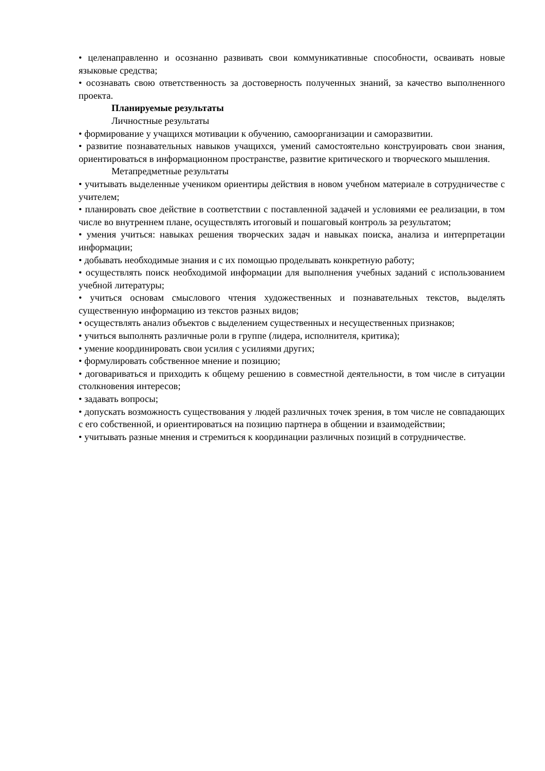• целенаправленно и осознанно развивать свои коммуникативные способности, осваивать новые языковые средства;
• осознавать свою ответственность за достоверность полученных знаний, за качество выполненного проекта.
Планируемые результаты
Личностные результаты
• формирование у учащихся мотивации к обучению, самоорганизации и саморазвитии.
• развитие познавательных навыков учащихся, умений самостоятельно конструировать свои знания, ориентироваться в информационном пространстве, развитие критического и творческого мышления.
Метапредметные результаты
• учитывать выделенные учеником ориентиры действия в новом учебном материале в сотрудничестве с учителем;
• планировать свое действие в соответствии с поставленной задачей и условиями ее реализации, в том числе во внутреннем плане, осуществлять итоговый и пошаговый контроль за результатом;
• умения учиться: навыках решения творческих задач и навыках поиска, анализа и интерпретации информации;
• добывать необходимые знания и с их помощью проделывать конкретную работу;
• осуществлять поиск необходимой информации для выполнения учебных заданий с использованием учебной литературы;
• учиться основам смыслового чтения художественных и познавательных текстов, выделять существенную информацию из текстов разных видов;
• осуществлять анализ объектов с выделением существенных и несущественных признаков;
• учиться выполнять различные роли в группе (лидера, исполнителя, критика);
• умение координировать свои усилия с усилиями других;
• формулировать собственное мнение и позицию;
• договариваться и приходить к общему решению в совместной деятельности, в том числе в ситуации столкновения интересов;
• задавать вопросы;
• допускать возможность существования у людей различных точек зрения, в том числе не совпадающих с его собственной, и ориентироваться на позицию партнера в общении и взаимодействии;
• учитывать разные мнения и стремиться к координации различных позиций в сотрудничестве.